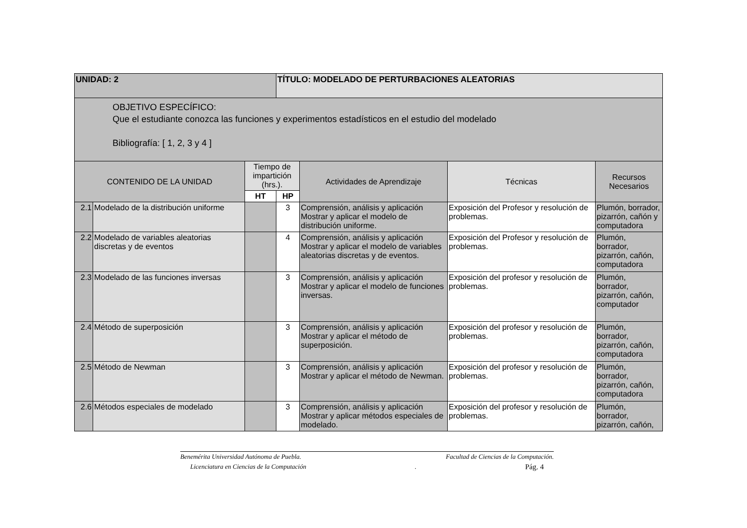| UNIDAD: 2 | | | TÍTULO: MODELADO DE PERTURBACIONES ALEATORIAS | | | |
| OBJETIVO ESPECÍFICO: Que el estudiante conozca las funciones y experimentos estadísticos en el estudio del modelado Bibliografía: [ 1, 2, 3 y 4 ] | | | | | | |
| CONTENIDO DE LA UNIDAD | | Tiempo de impartición (hrs.). | | Actividades de Aprendizaje | Técnicas | Recursos Necesarios |
| | | HT | HP | | | |
| 2.1 | Modelado de la distribución uniforme | | 3 | Comprensión, análisis y aplicación Mostrar y aplicar el modelo de distribución uniforme. | Exposición del Profesor y resolución de problemas. | Plumón, borrador, pizarrón, cañón y computadora |
| 2.2 | Modelado de variables aleatorias discretas y de eventos | | 4 | Comprensión, análisis y aplicación Mostrar y aplicar el modelo de variables aleatorias discretas y de eventos. | Exposición del Profesor y resolución de problemas. | Plumón, borrador, pizarrón, cañón, computadora |
| 2.3 | Modelado de las funciones inversas | | 3 | Comprensión, análisis y aplicación Mostrar y aplicar el modelo de funciones inversas. | Exposición del profesor y resolución de problemas. | Plumón, borrador, pizarrón, cañón, computador |
| 2.4 | Método de superposición | | 3 | Comprensión, análisis y aplicación Mostrar y aplicar el método de superposición. | Exposición del profesor y resolución de problemas. | Plumón, borrador, pizarrón, cañón, computadora |
| 2.5 | Método de Newman | | 3 | Comprensión, análisis y aplicación Mostrar y aplicar el método de Newman. | Exposición del profesor y resolución de problemas. | Plumón, borrador, pizarrón, cañón, computadora |
| 2.6 | Métodos especiales de modelado | | 3 | Comprensión, análisis y aplicación Mostrar y aplicar métodos especiales de modelado. | Exposición del profesor y resolución de problemas. | Plumón, borrador, pizarrón, cañón, |
Benemérita Universidad Autónoma de Puebla. Facultad de Ciencias de la Computación.
Licenciatura en Ciencias de la Computación . Pág. 4